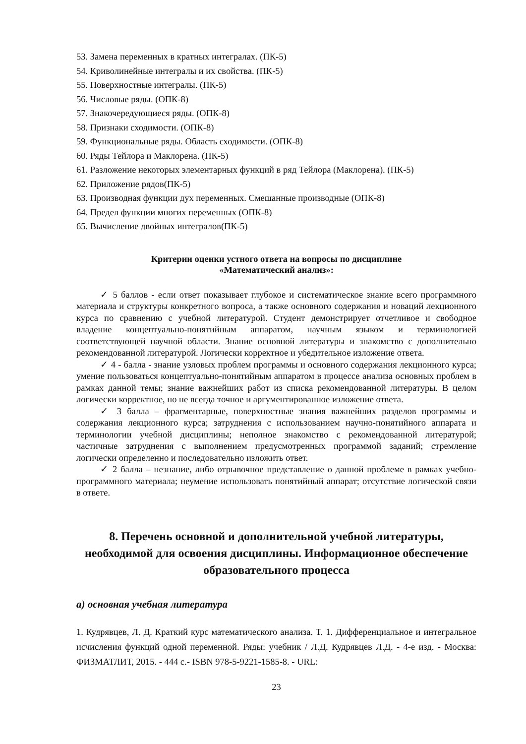53. Замена переменных в кратных интегралах. (ПК-5)
54. Криволинейные интегралы и их свойства. (ПК-5)
55. Поверхностные интегралы. (ПК-5)
56. Числовые ряды. (ОПК-8)
57. Знакочередующиеся ряды. (ОПК-8)
58. Признаки сходимости. (ОПК-8)
59. Функциональные ряды. Область сходимости. (ОПК-8)
60. Ряды Тейлора и Маклорена. (ПК-5)
61. Разложение некоторых элементарных функций в ряд Тейлора (Маклорена). (ПК-5)
62. Приложение рядов(ПК-5)
63. Производная функции дух переменных. Смешанные производные (ОПК-8)
64. Предел функции многих переменных (ОПК-8)
65. Вычисление двойных интегралов(ПК-5)
Критерии оценки устного ответа на вопросы по дисциплине
«Математический анализ»:
✓ 5 баллов - если ответ показывает глубокое и систематическое знание всего программного материала и структуры конкретного вопроса, а также основного содержания и новаций лекционного курса по сравнению с учебной литературой. Студент демонстрирует отчетливое и свободное владение концептуально-понятийным аппаратом, научным языком и терминологией соответствующей научной области. Знание основной литературы и знакомство с дополнительно рекомендованной литературой. Логически корректное и убедительное изложение ответа.
✓ 4 - балла - знание узловых проблем программы и основного содержания лекционного курса; умение пользоваться концептуально-понятийным аппаратом в процессе анализа основных проблем в рамках данной темы; знание важнейших работ из списка рекомендованной литературы. В целом логически корректное, но не всегда точное и аргументированное изложение ответа.
✓ 3 балла – фрагментарные, поверхностные знания важнейших разделов программы и содержания лекционного курса; затруднения с использованием научно-понятийного аппарата и терминологии учебной дисциплины; неполное знакомство с рекомендованной литературой; частичные затруднения с выполнением предусмотренных программой заданий; стремление логически определенно и последовательно изложить ответ.
✓ 2 балла – незнание, либо отрывочное представление о данной проблеме в рамках учебно-программного материала; неумение использовать понятийный аппарат; отсутствие логической связи в ответе.
8. Перечень основной и дополнительной учебной литературы, необходимой для освоения дисциплины. Информационное обеспечение образовательного процесса
а) основная учебная литература
1. Кудрявцев, Л. Д. Краткий курс математического анализа. Т. 1. Дифференциальное и интегральное исчисления функций одной переменной. Ряды: учебник / Л.Д. Кудрявцев Л.Д. - 4-е изд. - Москва: ФИЗМАТЛИТ, 2015. - 444 с.- ISBN 978-5-9221-1585-8. - URL:
23